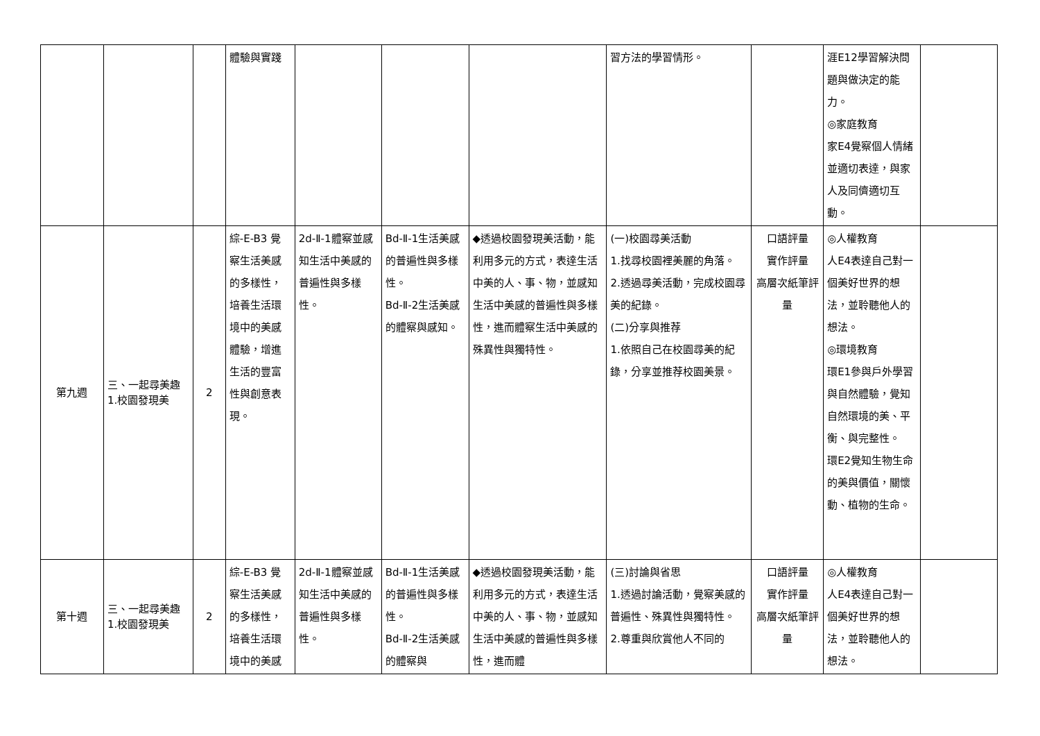| | | | 體驗與實踐 | | | | 習方法的學習情形。 | | 涯E12學習解決問題與做決定的能力。 ◎家庭教育 家E4覺察個人情緒並適切表達，與家人及同儕適切互動。 | |
| 第九週 | 三、一起尋美趣 1.校園發現美 | 2 | 綜-E-B3 覺察生活美感的多樣性，培養生活環境中的美感體驗，增進生活的豐富性與創意表現。 | 2d-Ⅱ-1體察並感知生活中美感的普遍性與多樣性。 | Bd-Ⅱ-1生活美感的普遍性與多樣性。 Bd-Ⅱ-2生活美感的體察與感知。 | ◆透過校園發現美活動，能利用多元的方式，表達生活中美的人、事、物，並感知生活中美感的普遍性與多樣性，進而體察生活中美感的殊異性與獨特性。 | (一)校園尋美活動 1.找尋校園裡美麗的角落。 2.透過尋美活動，完成校園尋美的紀錄。 (二)分享與推荐 1.依照自己在校園尋美的紀錄，分享並推荐校園美景。 | 口語評量 實作評量 高層次紙筆評量 | ◎人權教育 人E4表達自己對一個美好世界的想法，並聆聽他人的想法。 ◎環境教育 環E1參與戶外學習與自然體驗，覺知自然環境的美、平衡、與完整性。 環E2覺知生物生命的美與價值，關懷動、植物的生命。 | |
| 第十週 | 三、一起尋美趣 1.校園發現美 | 2 | 綜-E-B3 覺察生活美感的多樣性，培養生活環境中的美感 | 2d-Ⅱ-1體察並感知生活中美感的普遍性與多樣性。 | Bd-Ⅱ-1生活美感的普遍性與多樣性。 Bd-Ⅱ-2生活美感的體察與 | ◆透過校園發現美活動，能利用多元的方式，表達生活中美的人、事、物，並感知生活中美感的普遍性與多樣性，進而體 | (三)討論與省思 1.透過討論活動，覺察美感的普遍性、殊異性與獨特性。 2.尊重與欣賞他人不同的 | 口語評量 實作評量 高層次紙筆評量 | ◎人權教育 人E4表達自己對一個美好世界的想法，並聆聽他人的想法。 | |